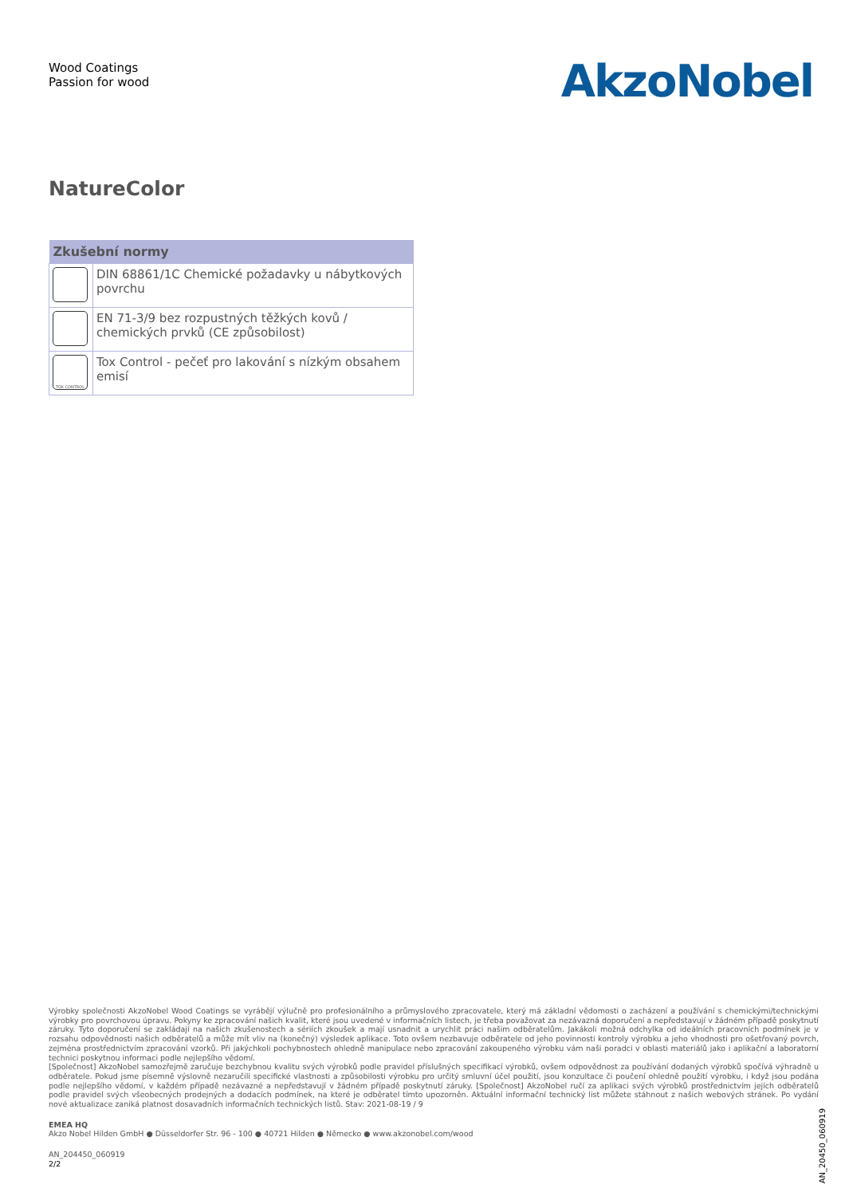Wood Coatings
Passion for wood
AkzoNobel
NatureColor
| Zkušební normy | |
| --- | --- |
| | DIN 68861/1C Chemické požadavky u nábytkových povrchu |
| | EN 71-3/9 bez rozpustných těžkých kovů / chemických prvků (CE způsobilost) |
| TOX CONTROL | Tox Control - pečeť pro lakování s nízkým obsahem emisí |
Výrobky společnosti AkzoNobel Wood Coatings se vyrábějí výlučně pro profesionálního a průmyslového zpracovatele, který má základní vědomosti o zacházení a používání s chemickými/technickými výrobky pro povrchovou úpravu. Pokyny ke zpracování našich kvalit, které jsou uvedené v informačních listech, je třeba považovat za nezávazná doporučení a nepředstavují v žádném případě poskytnutí záruky. Tyto doporučení se zakládají na našich zkušenostech a sériích zkoušek a mají usnadnit a urychlit práci našim odběratelům. Jakákoli možná odchylka od ideálních pracovních podmínek je v rozsahu odpovědnosti našich odběratelů a může mít vliv na (konečný) výsledek aplikace. Toto ovšem nezbavuje odběratele od jeho povinnosti kontroly výrobku a jeho vhodnosti pro ošetřovaný povrch, zejména prostřednictvím zpracování vzorků. Při jakýchkoli pochybnostech ohledně manipulace nebo zpracování zakoupeného výrobku vám naši poradci v oblasti materiálů jako i aplikační a laboratorní technici poskytnou informaci podle nejlepšího vědomí.
[Společnost] AkzoNobel samozřejmě zaručuje bezchybnou kvalitu svých výrobků podle pravidel příslušných specifikací výrobků, ovšem odpovědnost za používání dodaných výrobků spočívá výhradně u odběratele. Pokud jsme písemně výslovně nezaručili specifické vlastnosti a způsobilosti výrobku pro určitý smluvní účel použití, jsou konzultace či poučení ohledně použití výrobku, i když jsou podána podle nejlepšího vědomí, v každém případě nezávazné a nepředstavují v žádném případě poskytnutí záruky. [Společnost] AkzoNobel ručí za aplikaci svých výrobků prostřednictvím jejích odběratelů podle pravidel svých všeobecných prodejných a dodacích podmínek, na které je odběratel tímto upozorněn. Aktuální informační technický list můžete stáhnout z našich webových stránek. Po vydání nové aktualizace zaniká platnost dosavadních informačních technických listů. Stav: 2021-08-19 / 9
EMEA HQ
Akzo Nobel Hilden GmbH ● Düsseldorfer Str. 96 - 100 ● 40721 Hilden ● Německo ● www.akzonobel.com/wood
AN_204450_060919
2/2
AN_20450_060919